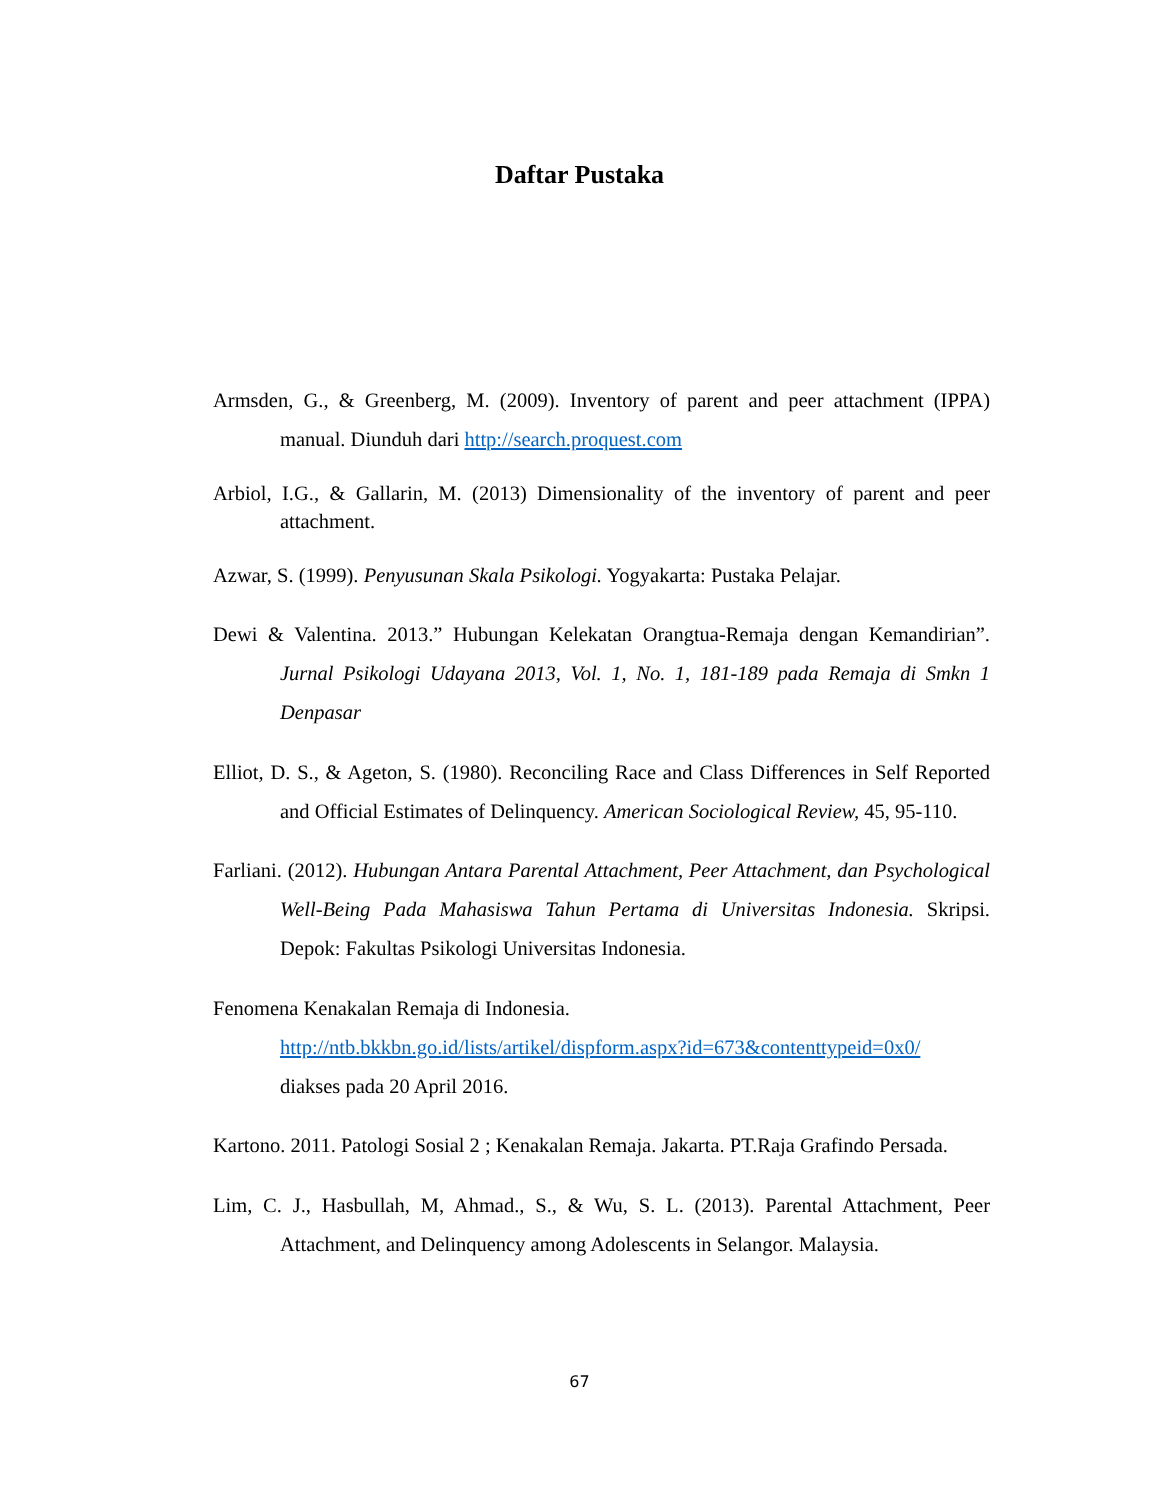Daftar Pustaka
Armsden, G., & Greenberg, M. (2009). Inventory of parent and peer attachment (IPPA) manual. Diunduh dari http://search.proquest.com
Arbiol, I.G., & Gallarin, M. (2013) Dimensionality of the inventory of parent and peer attachment.
Azwar, S. (1999). Penyusunan Skala Psikologi. Yogyakarta: Pustaka Pelajar.
Dewi & Valentina. 2013.” Hubungan Kelekatan Orangtua-Remaja dengan Kemandirian”. Jurnal Psikologi Udayana 2013, Vol. 1, No. 1, 181-189 pada Remaja di Smkn 1 Denpasar
Elliot, D. S., & Ageton, S. (1980). Reconciling Race and Class Differences in Self Reported and Official Estimates of Delinquency. American Sociological Review, 45, 95-110.
Farliani. (2012). Hubungan Antara Parental Attachment, Peer Attachment, dan Psychological Well-Being Pada Mahasiswa Tahun Pertama di Universitas Indonesia. Skripsi. Depok: Fakultas Psikologi Universitas Indonesia.
Fenomena Kenakalan Remaja di Indonesia.
http://ntb.bkkbn.go.id/lists/artikel/dispform.aspx?id=673&contenttypeid=0x0/
diakses pada 20 April 2016.
Kartono. 2011. Patologi Sosial 2 ; Kenakalan Remaja. Jakarta. PT.Raja Grafindo Persada.
Lim, C. J., Hasbullah, M, Ahmad., S., & Wu, S. L. (2013). Parental Attachment, Peer Attachment, and Delinquency among Adolescents in Selangor. Malaysia.
67